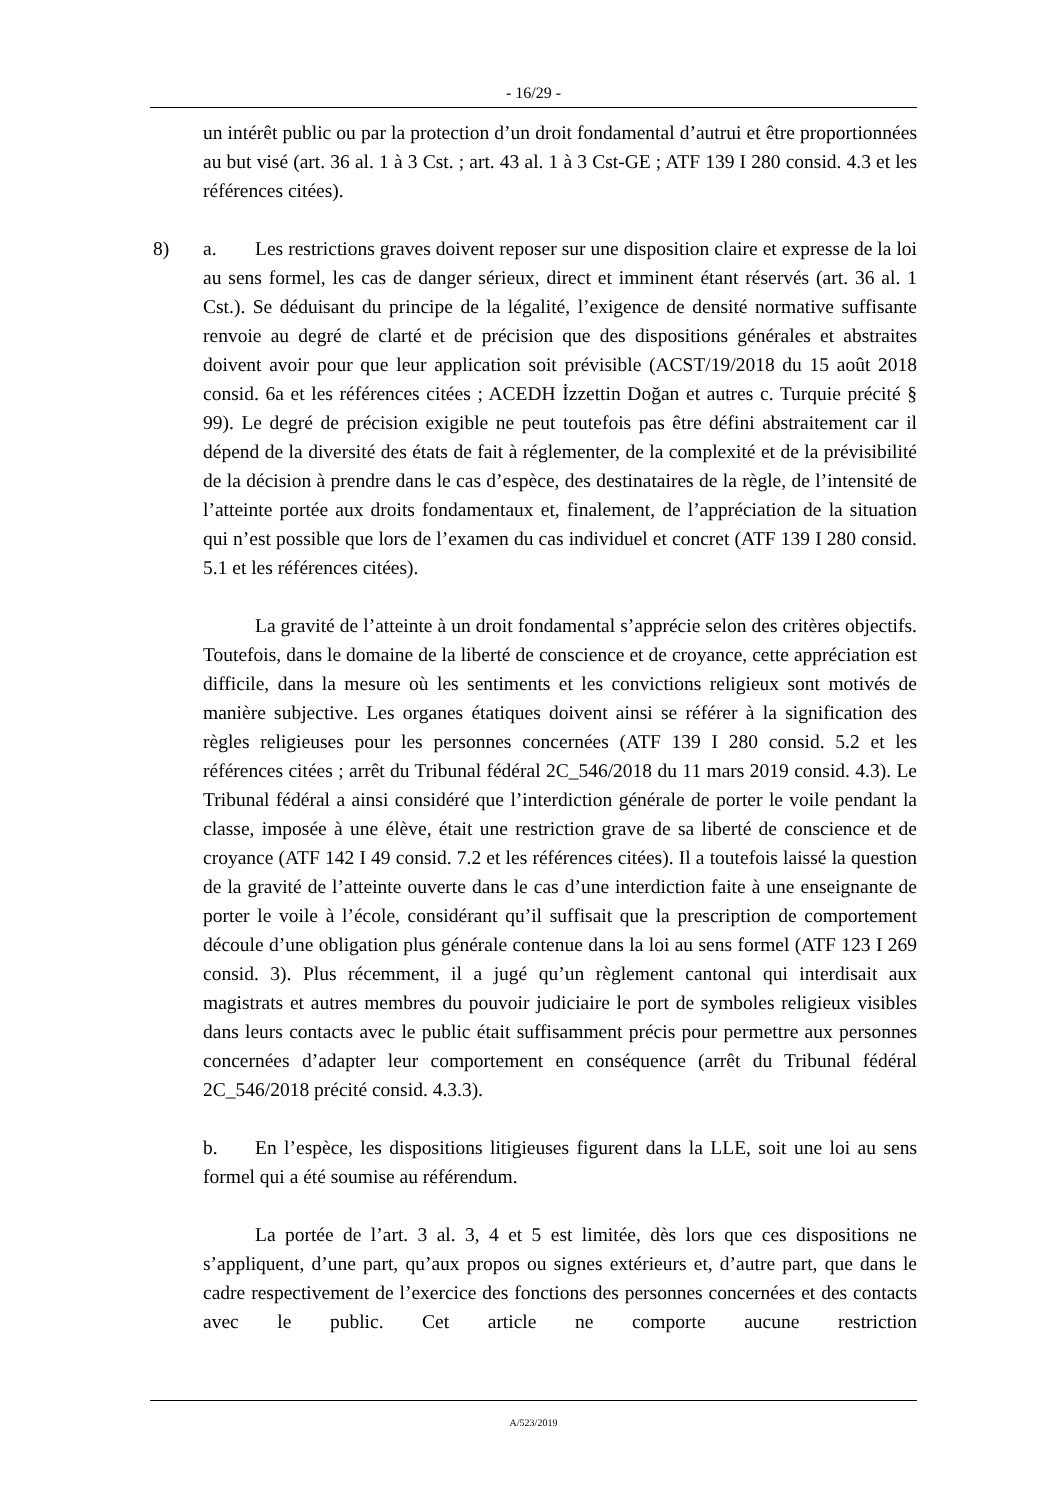- 16/29 -
un intérêt public ou par la protection d’un droit fondamental d’autrui et être proportionnées au but visé (art. 36 al. 1 à 3 Cst. ; art. 43 al. 1 à 3 Cst-GE ; ATF 139 I 280 consid. 4.3 et les références citées).
8) a. Les restrictions graves doivent reposer sur une disposition claire et expresse de la loi au sens formel, les cas de danger sérieux, direct et imminent étant réservés (art. 36 al. 1 Cst.). Se déduisant du principe de la légalité, l’exigence de densité normative suffisante renvoie au degré de clarté et de précision que des dispositions générales et abstraites doivent avoir pour que leur application soit prévisible (ACST/19/2018 du 15 août 2018 consid. 6a et les références citées ; ACEDH İzzettin Doğan et autres c. Turquie précité § 99). Le degré de précision exigible ne peut toutefois pas être défini abstraitement car il dépend de la diversité des états de fait à réglementer, de la complexité et de la prévisibilité de la décision à prendre dans le cas d’espèce, des destinataires de la règle, de l’intensité de l’atteinte portée aux droits fondamentaux et, finalement, de l’appréciation de la situation qui n’est possible que lors de l’examen du cas individuel et concret (ATF 139 I 280 consid. 5.1 et les références citées).
La gravité de l’atteinte à un droit fondamental s’apprécie selon des critères objectifs. Toutefois, dans le domaine de la liberté de conscience et de croyance, cette appréciation est difficile, dans la mesure où les sentiments et les convictions religieux sont motivés de manière subjective. Les organes étatiques doivent ainsi se référer à la signification des règles religieuses pour les personnes concernées (ATF 139 I 280 consid. 5.2 et les références citées ; arrêt du Tribunal fédéral 2C_546/2018 du 11 mars 2019 consid. 4.3). Le Tribunal fédéral a ainsi considéré que l’interdiction générale de porter le voile pendant la classe, imposée à une élève, était une restriction grave de sa liberté de conscience et de croyance (ATF 142 I 49 consid. 7.2 et les références citées). Il a toutefois laissé la question de la gravité de l’atteinte ouverte dans le cas d’une interdiction faite à une enseignante de porter le voile à l’école, considérant qu’il suffisait que la prescription de comportement découle d’une obligation plus générale contenue dans la loi au sens formel (ATF 123 I 269 consid. 3). Plus récemment, il a jugé qu’un règlement cantonal qui interdisait aux magistrats et autres membres du pouvoir judiciaire le port de symboles religieux visibles dans leurs contacts avec le public était suffisamment précis pour permettre aux personnes concernées d’adapter leur comportement en conséquence (arrêt du Tribunal fédéral 2C_546/2018 précité consid. 4.3.3).
b. En l’espèce, les dispositions litigieuses figurent dans la LLE, soit une loi au sens formel qui a été soumise au référendum.
La portée de l’art. 3 al. 3, 4 et 5 est limitée, dès lors que ces dispositions ne s’appliquent, d’une part, qu’aux propos ou signes extérieurs et, d’autre part, que dans le cadre respectivement de l’exercice des fonctions des personnes concernées et des contacts avec le public. Cet article ne comporte aucune restriction
A/523/2019